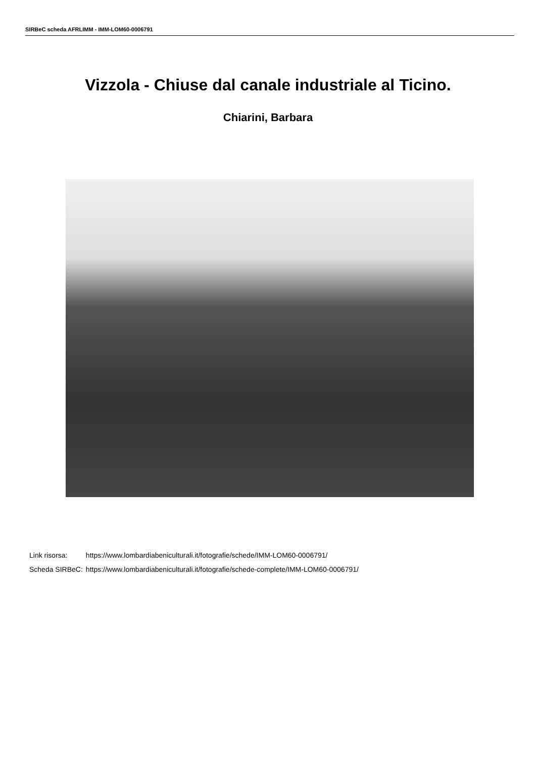SIRBeC scheda AFRLIMM - IMM-LOM60-0006791
Vizzola - Chiuse dal canale industriale al Ticino.
Chiarini, Barbara
| Link risorsa: | https://www.lombardiabeniculturali.it/fotografie/schede/IMM-LOM60-0006791/ |
| Scheda SIRBeC: | https://www.lombardiabeniculturali.it/fotografie/schede-complete/IMM-LOM60-0006791/ |